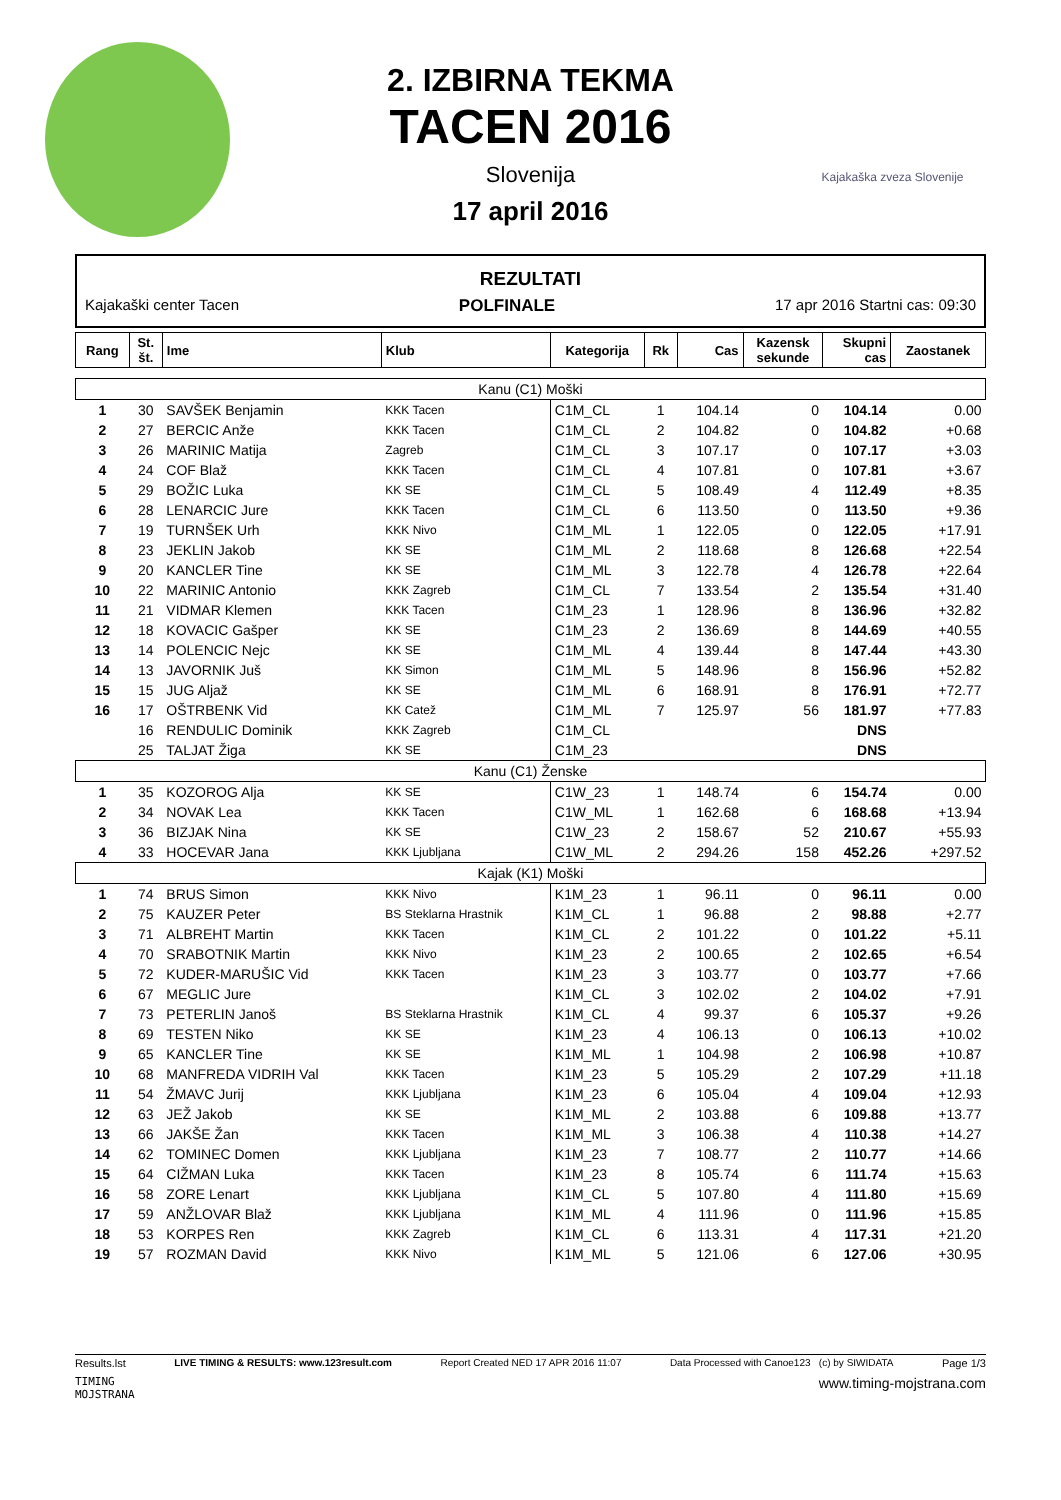Kajakaška zveza Slovenije
2. IZBIRNA TEKMA
TACEN 2016
Slovenija
17 april 2016
REZULTATI
Kajakaški center Tacen POLFINALE 17 apr 2016 Startni cas: 09:30
| Rang | St. št. | Ime | Klub | Kategorija | Rk | Cas | Kazensk sekunde | Skupni cas | Zaostanek |
| --- | --- | --- | --- | --- | --- | --- | --- | --- | --- |
| Kanu (C1) Moški | | | | | | | | | |
| 1 | 30 | SAVŠEK Benjamin | KKK Tacen | C1M_CL | 1 | 104.14 | 0 | 104.14 | 0.00 |
| 2 | 27 | BERCIC Anže | KKK Tacen | C1M_CL | 2 | 104.82 | 0 | 104.82 | +0.68 |
| 3 | 26 | MARINIC Matija | Zagreb | C1M_CL | 3 | 107.17 | 0 | 107.17 | +3.03 |
| 4 | 24 | COF Blaž | KKK Tacen | C1M_CL | 4 | 107.81 | 0 | 107.81 | +3.67 |
| 5 | 29 | BOŽIC Luka | KK SE | C1M_CL | 5 | 108.49 | 4 | 112.49 | +8.35 |
| 6 | 28 | LENARCIC Jure | KKK Tacen | C1M_CL | 6 | 113.50 | 0 | 113.50 | +9.36 |
| 7 | 19 | TURNŠEK Urh | KKK Nivo | C1M_ML | 1 | 122.05 | 0 | 122.05 | +17.91 |
| 8 | 23 | JEKLIN Jakob | KK SE | C1M_ML | 2 | 118.68 | 8 | 126.68 | +22.54 |
| 9 | 20 | KANCLER Tine | KK SE | C1M_ML | 3 | 122.78 | 4 | 126.78 | +22.64 |
| 10 | 22 | MARINIC Antonio | KKK Zagreb | C1M_CL | 7 | 133.54 | 2 | 135.54 | +31.40 |
| 11 | 21 | VIDMAR Klemen | KKK Tacen | C1M_23 | 1 | 128.96 | 8 | 136.96 | +32.82 |
| 12 | 18 | KOVACIC Gašper | KK SE | C1M_23 | 2 | 136.69 | 8 | 144.69 | +40.55 |
| 13 | 14 | POLENCIC Nejc | KK SE | C1M_ML | 4 | 139.44 | 8 | 147.44 | +43.30 |
| 14 | 13 | JAVORNIK Juš | KK Simon | C1M_ML | 5 | 148.96 | 8 | 156.96 | +52.82 |
| 15 | 15 | JUG Aljaž | KK SE | C1M_ML | 6 | 168.91 | 8 | 176.91 | +72.77 |
| 16 | 17 | OŠTRBENK Vid | KK Catež | C1M_ML | 7 | 125.97 | 56 | 181.97 | +77.83 |
| | 16 | RENDULIC Dominik | KKK Zagreb | C1M_CL | | | | DNS | |
| | 25 | TALJAT Žiga | KK SE | C1M_23 | | | | DNS | |
| Kanu (C1) Ženske | | | | | | | | | |
| 1 | 35 | KOZOROG Alja | KK SE | C1W_23 | 1 | 148.74 | 6 | 154.74 | 0.00 |
| 2 | 34 | NOVAK Lea | KKK Tacen | C1W_ML | 1 | 162.68 | 6 | 168.68 | +13.94 |
| 3 | 36 | BIZJAK Nina | KK SE | C1W_23 | 2 | 158.67 | 52 | 210.67 | +55.93 |
| 4 | 33 | HOCEVAR Jana | KKK Ljubljana | C1W_ML | 2 | 294.26 | 158 | 452.26 | +297.52 |
| Kajak (K1) Moški | | | | | | | | | |
| 1 | 74 | BRUS Simon | KKK Nivo | K1M_23 | 1 | 96.11 | 0 | 96.11 | 0.00 |
| 2 | 75 | KAUZER Peter | BS Steklarna Hrastnik | K1M_CL | 1 | 96.88 | 2 | 98.88 | +2.77 |
| 3 | 71 | ALBREHT Martin | KKK Tacen | K1M_CL | 2 | 101.22 | 0 | 101.22 | +5.11 |
| 4 | 70 | SRABOTNIK Martin | KKK Nivo | K1M_23 | 2 | 100.65 | 2 | 102.65 | +6.54 |
| 5 | 72 | KUDER-MARUŠIC Vid | KKK Tacen | K1M_23 | 3 | 103.77 | 0 | 103.77 | +7.66 |
| 6 | 67 | MEGLIC Jure | | K1M_CL | 3 | 102.02 | 2 | 104.02 | +7.91 |
| 7 | 73 | PETERLIN Janoš | BS Steklarna Hrastnik | K1M_CL | 4 | 99.37 | 6 | 105.37 | +9.26 |
| 8 | 69 | TESTEN Niko | KK SE | K1M_23 | 4 | 106.13 | 0 | 106.13 | +10.02 |
| 9 | 65 | KANCLER Tine | KK SE | K1M_ML | 1 | 104.98 | 2 | 106.98 | +10.87 |
| 10 | 68 | MANFREDA VIDRIH Val | KKK Tacen | K1M_23 | 5 | 105.29 | 2 | 107.29 | +11.18 |
| 11 | 54 | ŽMAVC Jurij | KKK Ljubljana | K1M_23 | 6 | 105.04 | 4 | 109.04 | +12.93 |
| 12 | 63 | JEŽ Jakob | KK SE | K1M_ML | 2 | 103.88 | 6 | 109.88 | +13.77 |
| 13 | 66 | JAKŠE Žan | KKK Tacen | K1M_ML | 3 | 106.38 | 4 | 110.38 | +14.27 |
| 14 | 62 | TOMINEC Domen | KKK Ljubljana | K1M_23 | 7 | 108.77 | 2 | 110.77 | +14.66 |
| 15 | 64 | CIŽMAN Luka | KKK Tacen | K1M_23 | 8 | 105.74 | 6 | 111.74 | +15.63 |
| 16 | 58 | ZORE Lenart | KKK Ljubljana | K1M_CL | 5 | 107.80 | 4 | 111.80 | +15.69 |
| 17 | 59 | ANŽLOVAR Blaž | KKK Ljubljana | K1M_ML | 4 | 111.96 | 0 | 111.96 | +15.85 |
| 18 | 53 | KORPES Ren | KKK Zagreb | K1M_CL | 6 | 113.31 | 4 | 117.31 | +21.20 |
| 19 | 57 | ROZMAN David | KKK Nivo | K1M_ML | 5 | 121.06 | 6 | 127.06 | +30.95 |
Results.lst LIVE TIMING & RESULTS: www.123result.com Report Created NED 17 APR 2016 11:07 Data Processed with Canoe123 (c) by SIWIDATA Page 1/3
TIMING
MOJSTRANA www.timing-mojstrana.com